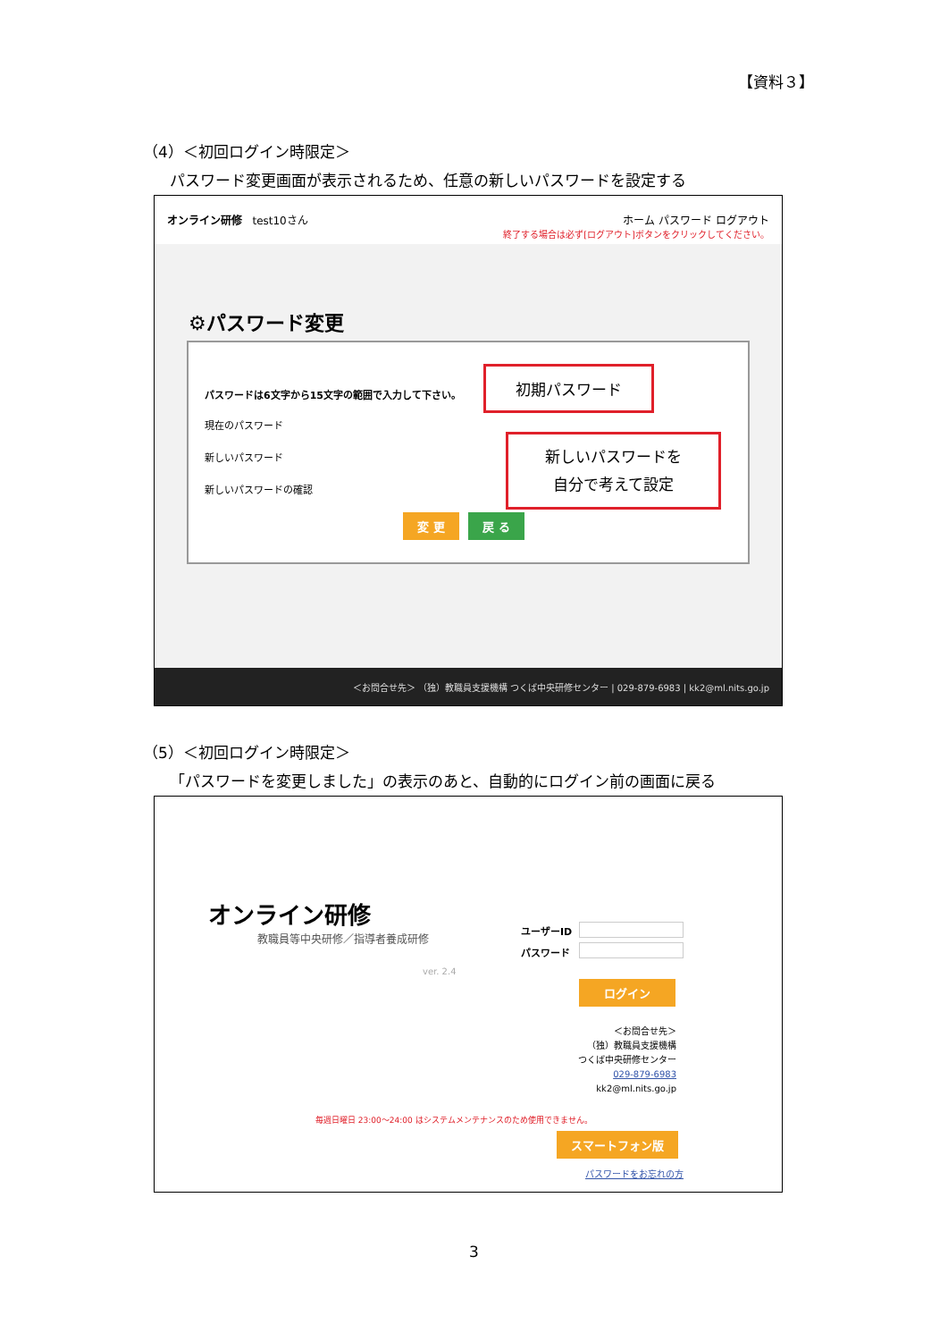【資料３】
（4）＜初回ログイン時限定＞
パスワード変更画面が表示されるため、任意の新しいパスワードを設定する
オンライン研修 test10さん ホーム パスワード ログアウト
終了する場合は必ず[ログアウト]ボタンをクリックしてください。
⚙パスワード変更
パスワードは6文字から15文字の範囲で入力して下さい。
現在のパスワード
新しいパスワード
新しいパスワードの確認
変 更 戻 る
初期パスワード
新しいパスワードを
自分で考えて設定
＜お問合せ先＞ （独）教職員支援機構 つくば中央研修センター | 029-879-6983 | kk2@ml.nits.go.jp
（5）＜初回ログイン時限定＞
「パスワードを変更しました」の表示のあと、自動的にログイン前の画面に戻る
オンライン研修
教職員等中央研修／指導者養成研修
ver. 2.4
ユーザーID
パスワード
ログイン
＜お問合せ先＞
（独）教職員支援機構
つくば中央研修センター
029-879-6983
kk2@ml.nits.go.jp
毎週日曜日 23:00～24:00 はシステムメンテナンスのため使用できません。
スマートフォン版
パスワードをお忘れの方
3